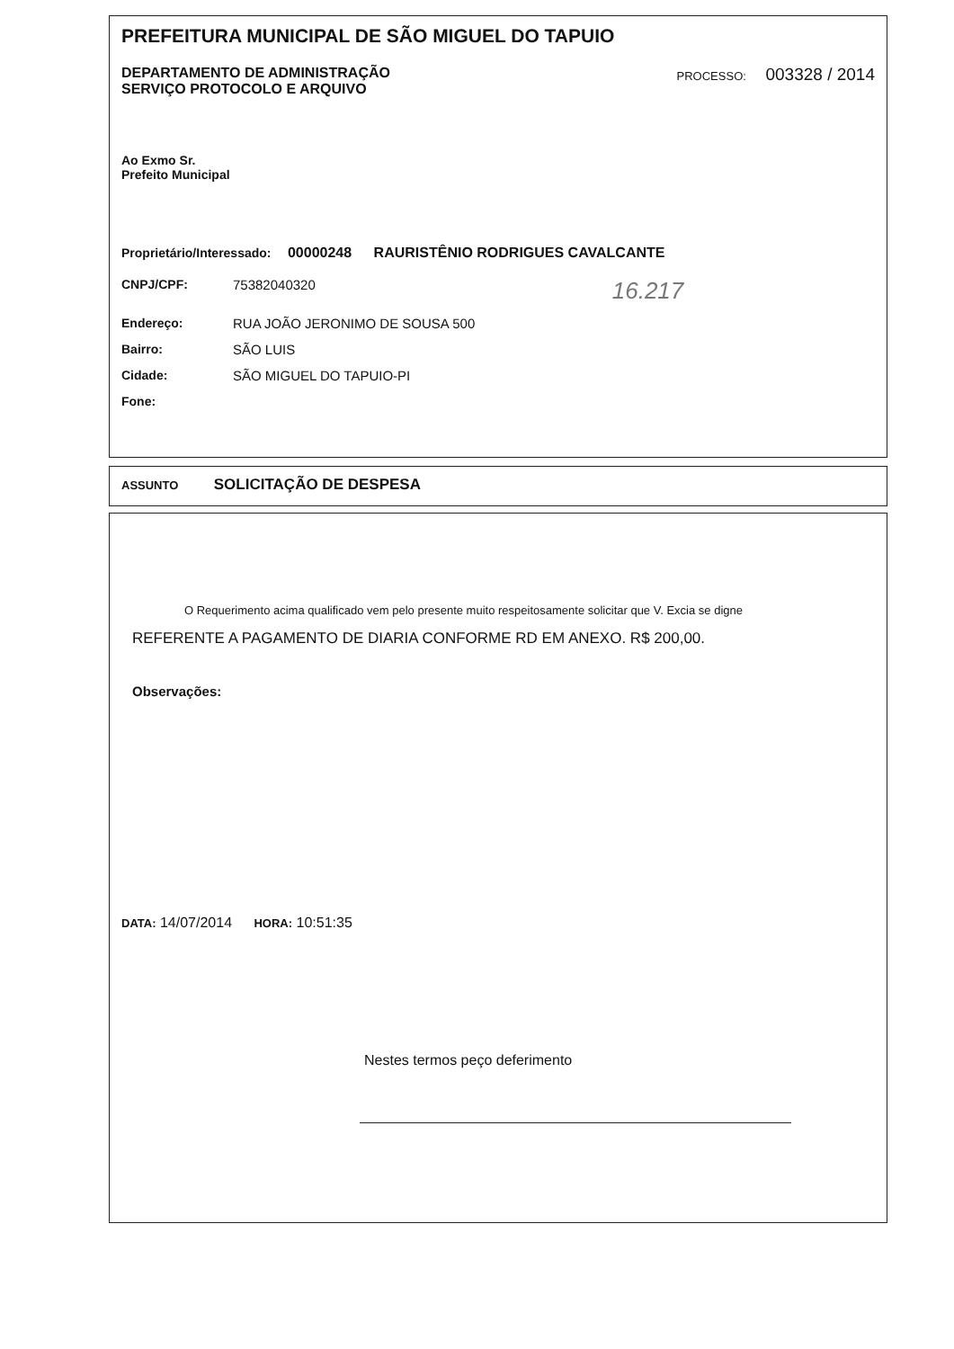PREFEITURA MUNICIPAL DE SÃO MIGUEL DO TAPUIO
DEPARTAMENTO DE ADMINISTRAÇÃO
SERVIÇO PROTOCOLO E ARQUIVO
PROCESSO: 003328 / 2014
Ao Exmo Sr.
Prefeito Municipal
Proprietário/Interessado: 00000248 RAURISTÊNIO RODRIGUES CAVALCANTE
CNPJ/CPF: 75382040320 16.217
Endereço: RUA JOÃO JERONIMO DE SOUSA 500
Bairro: SÃO LUIS
Cidade: SÃO MIGUEL DO TAPUIO-PI
Fone:
ASSUNTO SOLICITAÇÃO DE DESPESA
O Requerimento acima qualificado vem pelo presente muito respeitosamente solicitar que V. Excia se digne
REFERENTE A PAGAMENTO DE DIARIA CONFORME RD EM ANEXO. R$ 200,00.
Observações:
DATA: 14/07/2014 HORA: 10:51:35
Nestes termos peço deferimento